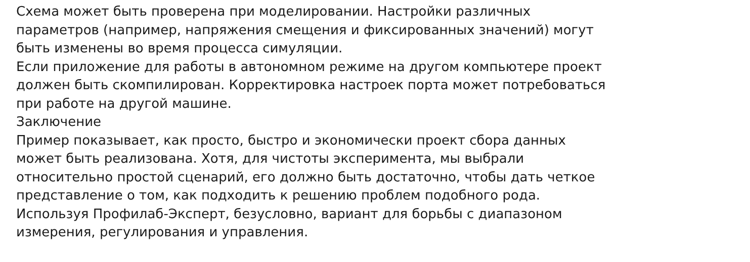Схема может быть проверена при моделировании. Настройки различных
параметров (например, напряжения смещения и фиксированных значений) могут
быть изменены во время процесса симуляции.
Если приложение для работы в автономном режиме на другом компьютере проект
должен быть скомпилирован. Корректировка настроек порта может потребоваться
при работе на другой машине.
Заключение
Пример показывает, как просто, быстро и экономически проект сбора данных
может быть реализована. Хотя, для чистоты эксперимента, мы выбрали
относительно простой сценарий, его должно быть достаточно, чтобы дать четкое
представление о том, как подходить к решению проблем подобного рода.
Используя Профилаб-Эксперт, безусловно, вариант для борьбы с диапазоном
измерения, регулирования и управления.